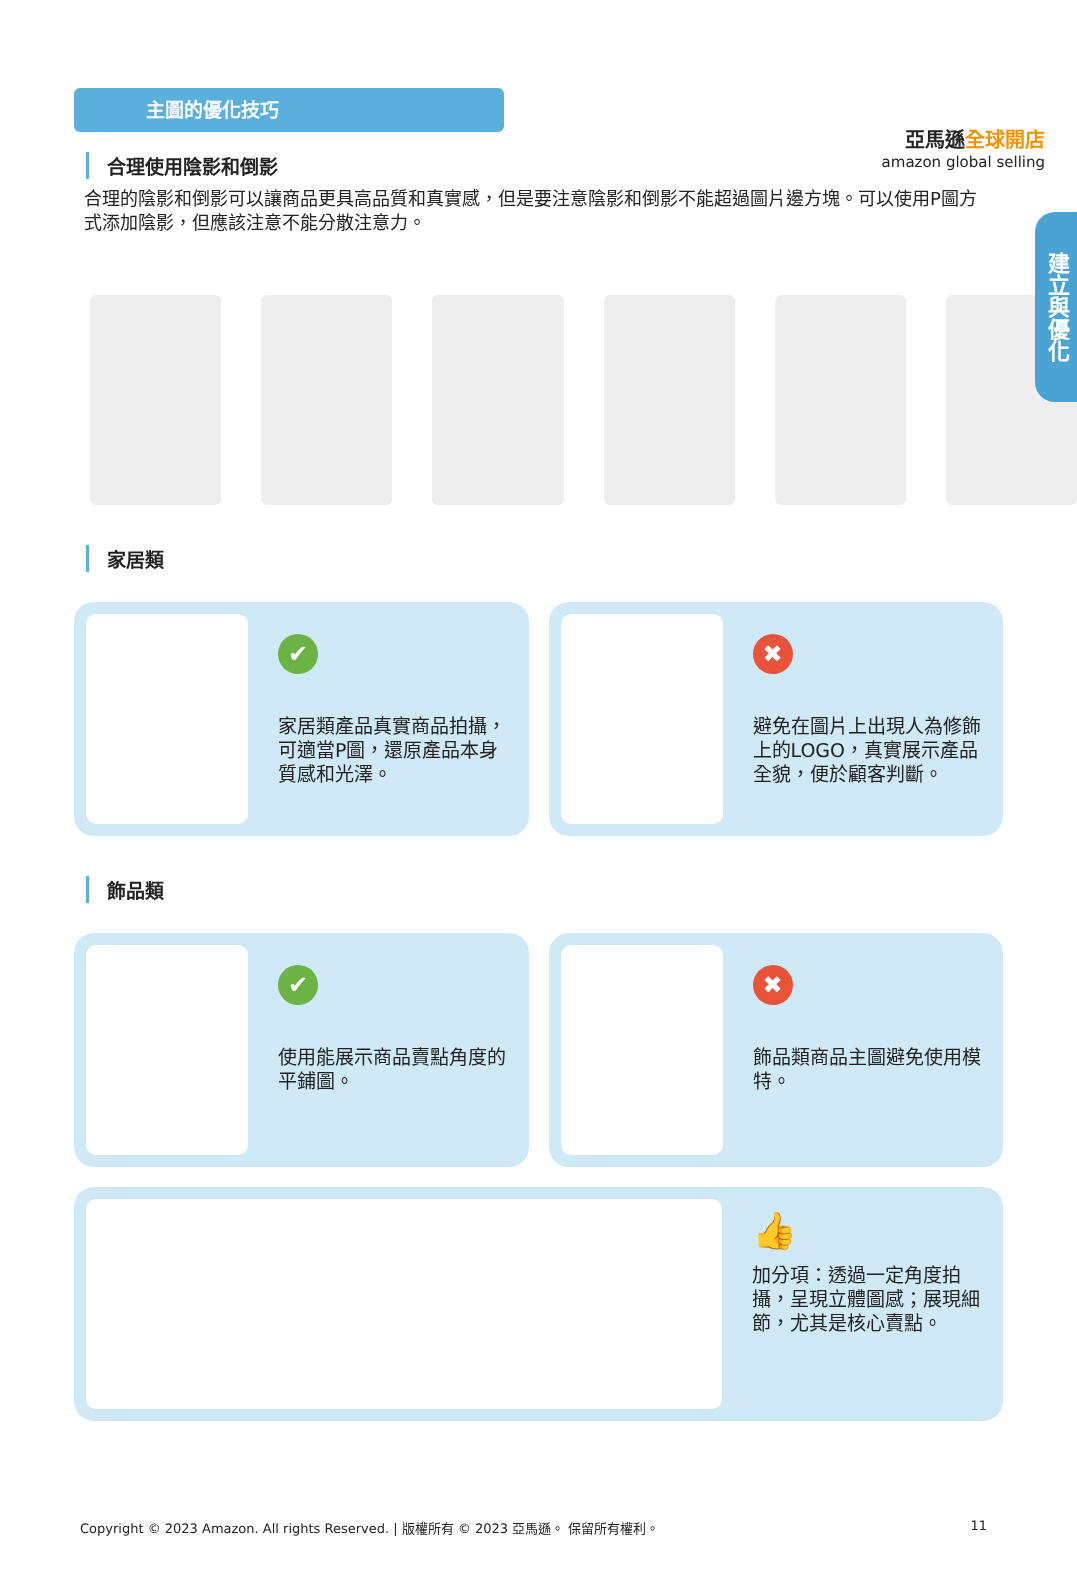亞馬遜全球開店
amazon global selling
建立與優化
主圖的優化技巧
合理使用陰影和倒影
合理的陰影和倒影可以讓商品更具高品質和真實感，但是要注意陰影和倒影不能超過圖片邊方塊。可以使用P圖方式添加陰影，但應該注意不能分散注意力。
家居類
✔
家居類產品真實商品拍攝，可適當P圖，還原產品本身質感和光澤。
✖
避免在圖片上出現人為修飾上的LOGO，真實展示產品全貌，便於顧客判斷。
飾品類
✔
使用能展示商品賣點角度的平鋪圖。
✖
飾品類商品主圖避免使用模特。
👍
加分項：透過一定角度拍攝，呈現立體圖感；展現細節，尤其是核心賣點。
Copyright © 2023 Amazon. All rights Reserved. | 版權所有 © 2023 亞馬遜。 保留所有權利。 11